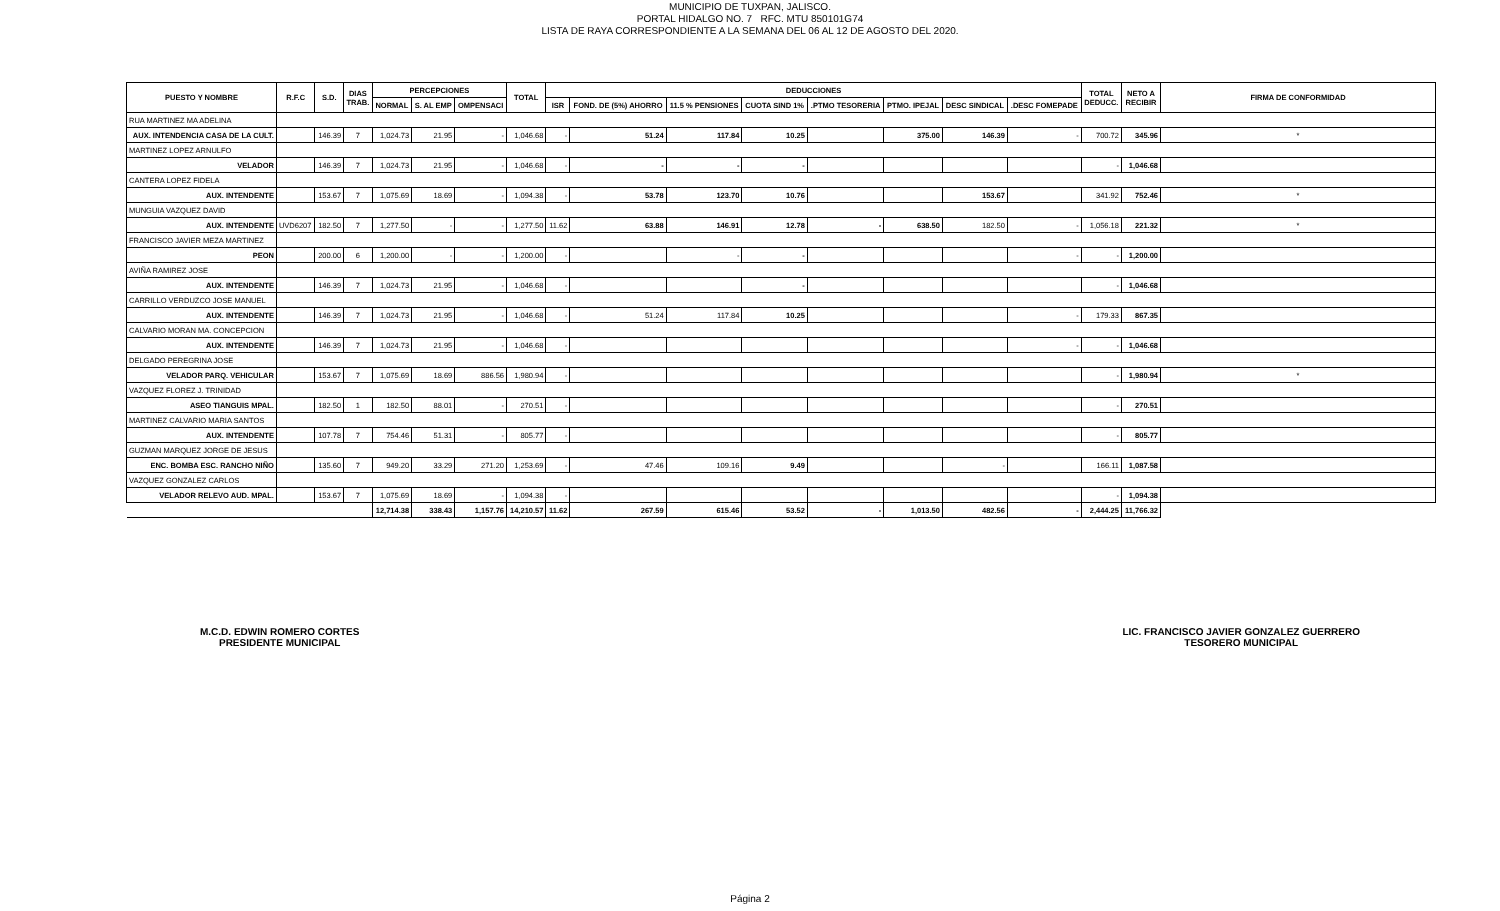MUNICIPIO DE TUXPAN, JALISCO.
PORTAL HIDALGO NO. 7 RFC. MTU 850101G74
LISTA DE RAYA CORRESPONDIENTE A LA SEMANA DEL 06 AL 12 DE AGOSTO DEL 2020.
| PUESTO Y NOMBRE | R.F.C | S.D. | DIAS TRAB. | PERCEPCIONES | | | TOTAL | DEDUCCIONES | | | | | | | | TOTAL DEDUCC. | NETO A RECIBIR | FIRMA DE CONFORMIDAD |
| --- | --- | --- | --- | --- | --- | --- | --- | --- | --- | --- | --- | --- | --- | --- | --- | --- | --- | --- |
| | | | | NORMAL | S. AL EMP | OMPENSACI | | ISR | FOND. DE (5%) AHORRO | 11.5 % PENSIONES | CUOTA SIND 1% | .PTMO TESORERIA | PTMO. IPEJAL | DESC SINDICAL | .DESC FOMEPADE | | | |
| RUA MARTINEZ MA ADELINA | | | | | | | | | | | | | | | | | | |
| AUX. INTENDENCIA CASA DE LA CULT. | | 146.39 | 7 | 1,024.73 | 21.95 | - | 1,046.68 | - | 51.24 | 117.84 | 10.25 | | 375.00 | 146.39 | - | 700.72 | 345.96 | * |
| MARTINEZ LOPEZ ARNULFO | | | | | | | | | | | | | | | | | | |
| VELADOR | | 146.39 | 7 | 1,024.73 | 21.95 | - | 1,046.68 | - | - | - | - | | | | | - | 1,046.68 | |
| CANTERA LOPEZ FIDELA | | | | | | | | | | | | | | | | | | |
| AUX. INTENDENTE | | 153.67 | 7 | 1,075.69 | 18.69 | - | 1,094.38 | - | 53.78 | 123.70 | 10.76 | | | 153.67 | | 341.92 | 752.46 | * |
| MUNGUIA VAZQUEZ DAVID | | | | | | | | | | | | | | | | | | |
| AUX. INTENDENTE | UVD6207 | 182.50 | 7 | 1,277.50 | - | - | 1,277.50 | 11.62 | 63.88 | 146.91 | 12.78 | - | 638.50 | 182.50 | - | 1,056.18 | 221.32 | * |
| FRANCISCO JAVIER MEZA MARTINEZ | | | | | | | | | | | | | | | | | | |
| PEON | | 200.00 | 6 | 1,200.00 | - | - | 1,200.00 | - | | - | - | | | | - | - | 1,200.00 | |
| AVIÑA RAMIREZ JOSE | | | | | | | | | | | | | | | | | | |
| AUX. INTENDENTE | | 146.39 | 7 | 1,024.73 | 21.95 | - | 1,046.68 | - | | | - | | | | | - | 1,046.68 | |
| CARRILLO VERDUZCO JOSE MANUEL | | | | | | | | | | | | | | | | | | |
| AUX. INTENDENTE | | 146.39 | 7 | 1,024.73 | 21.95 | - | 1,046.68 | - | 51.24 | 117.84 | 10.25 | | | | - | 179.33 | 867.35 | |
| CALVARIO MORAN MA. CONCEPCION | | | | | | | | | | | | | | | | | | |
| AUX. INTENDENTE | | 146.39 | 7 | 1,024.73 | 21.95 | - | 1,046.68 | - | | | | | | | - | - | 1,046.68 | |
| DELGADO PEREGRINA JOSE | | | | | | | | | | | | | | | | | | |
| VELADOR PARQ. VEHICULAR | | 153.67 | 7 | 1,075.69 | 18.69 | 886.56 | 1,980.94 | - | | | | | | | | - | 1,980.94 | * |
| VAZQUEZ FLOREZ J. TRINIDAD | | | | | | | | | | | | | | | | | | |
| ASEO TIANGUIS MPAL. | | 182.50 | 1 | 182.50 | 88.01 | - | 270.51 | - | | | | | | | | - | 270.51 | |
| MARTINEZ CALVARIO MARIA SANTOS | | | | | | | | | | | | | | | | | | |
| AUX. INTENDENTE | | 107.78 | 7 | 754.46 | 51.31 | - | 805.77 | - | | | | | | | | - | 805.77 | |
| GUZMAN MARQUEZ JORGE DE JESUS | | | | | | | | | | | | | | | | | | |
| ENC. BOMBA ESC. RANCHO NIÑO | | 135.60 | 7 | 949.20 | 33.29 | 271.20 | 1,253.69 | - | 47.46 | 109.16 | 9.49 | | | - | | 166.11 | 1,087.58 | |
| VAZQUEZ GONZALEZ CARLOS | | | | | | | | | | | | | | | | | | |
| VELADOR RELEVO AUD. MPAL. | | 153.67 | 7 | 1,075.69 | 18.69 | - | 1,094.38 | - | | | | | | | | - | 1,094.38 | |
| | | | | 12,714.38 | 338.43 | 1,157.76 | 14,210.57 | 11.62 | 267.59 | 615.46 | 53.52 | - | 1,013.50 | 482.56 | - | 2,444.25 | 11,766.32 | |
M.C.D. EDWIN ROMERO CORTES
PRESIDENTE MUNICIPAL
LIC. FRANCISCO JAVIER GONZALEZ GUERRERO
TESORERO MUNICIPAL
Página 2